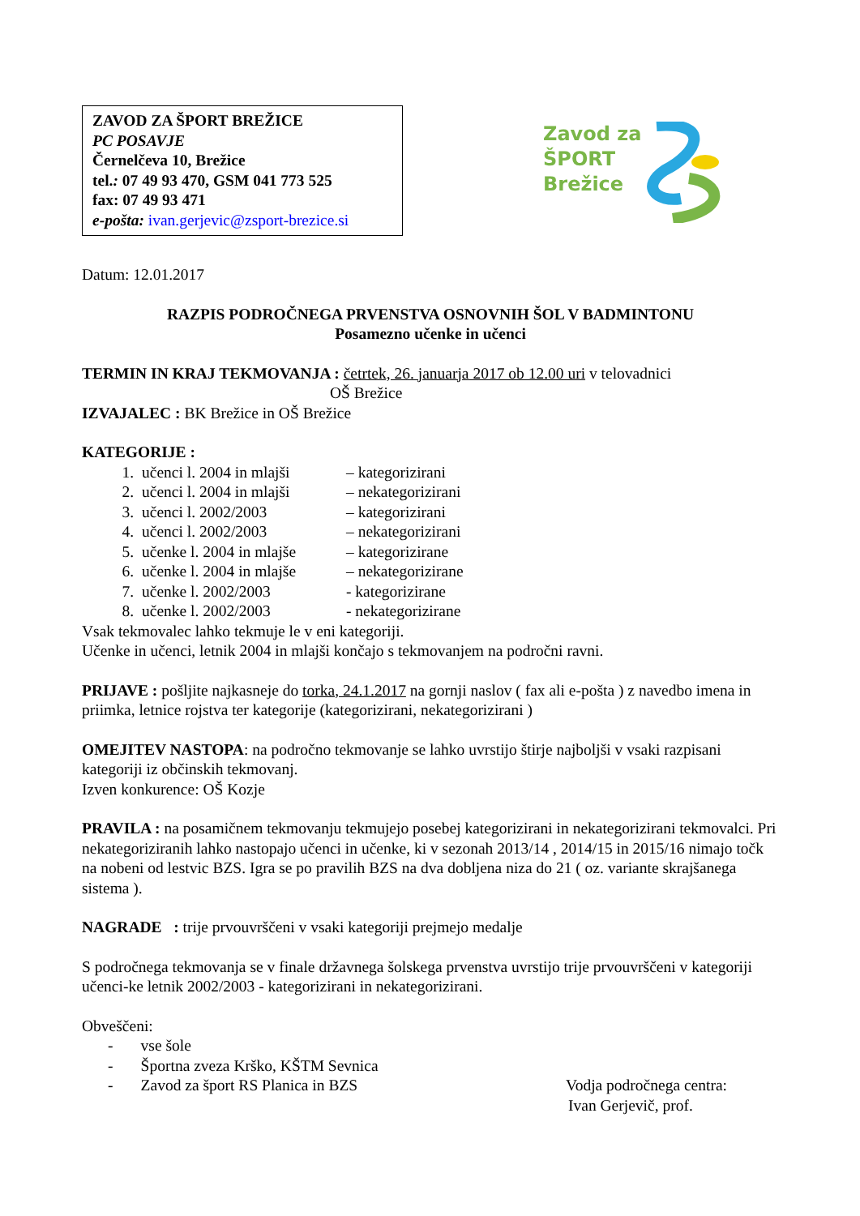ZAVOD ZA ŠPORT BREŽICE
PC POSAVJE
Černelčeva 10, Brežice
tel.: 07 49 93 470, GSM 041 773 525
fax: 07 49 93 471
e-pošta: ivan.gerjevic@zsport-brezice.si
Zavod za
ŠPORT
Brežice
Datum: 12.01.2017
RAZPIS PODROČNEGA PRVENSTVA OSNOVNIH ŠOL V BADMINTONU
Posamezno učenke in učenci
TERMIN IN KRAJ TEKMOVANJA : četrtek, 26. januarja 2017 ob 12.00 uri v telovadnici
OŠ Brežice
IZVAJALEC : BK Brežice in OŠ Brežice
KATEGORIJE :
1. učenci l. 2004 in mlajši – kategorizirani
2. učenci l. 2004 in mlajši – nekategorizirani
3. učenci l. 2002/2003 – kategorizirani
4. učenci l. 2002/2003 – nekategorizirani
5. učenke l. 2004 in mlajše – kategorizirane
6. učenke l. 2004 in mlajše – nekategorizirane
7. učenke l. 2002/2003 - kategorizirane
8. učenke l. 2002/2003 - nekategorizirane
Vsak tekmovalec lahko tekmuje le v eni kategoriji.
Učenke in učenci, letnik 2004 in mlajši končajo s tekmovanjem na področni ravni.
PRIJAVE : pošljite najkasneje do torka, 24.1.2017 na gornji naslov ( fax ali e-pošta ) z navedbo imena in priimka, letnice rojstva ter kategorije (kategorizirani, nekategorizirani )
OMEJITEV NASTOPA: na področno tekmovanje se lahko uvrstijo štirje najboljši v vsaki razpisani kategoriji iz občinskih tekmovanj.
Izven konkurence: OŠ Kozje
PRAVILA : na posamičnem tekmovanju tekmujejo posebej kategorizirani in nekategorizirani tekmovalci. Pri nekategoriziranih lahko nastopajo učenci in učenke, ki v sezonah 2013/14 , 2014/15 in 2015/16 nimajo točk na nobeni od lestvic BZS. Igra se po pravilih BZS na dva dobljena niza do 21 ( oz. variante skrajšanega sistema ).
NAGRADE : trije prvouvrščeni v vsaki kategoriji prejmejo medalje
S področnega tekmovanja se v finale državnega šolskega prvenstva uvrstijo trije prvouvrščeni v kategoriji učenci-ke letnik 2002/2003 - kategorizirani in nekategorizirani.
Obveščeni:
- vse šole
- Športna zveza Krško, KŠTM Sevnica
- Zavod za šport RS Planica in BZS Vodja področnega centra:
Ivan Gerjevič, prof.